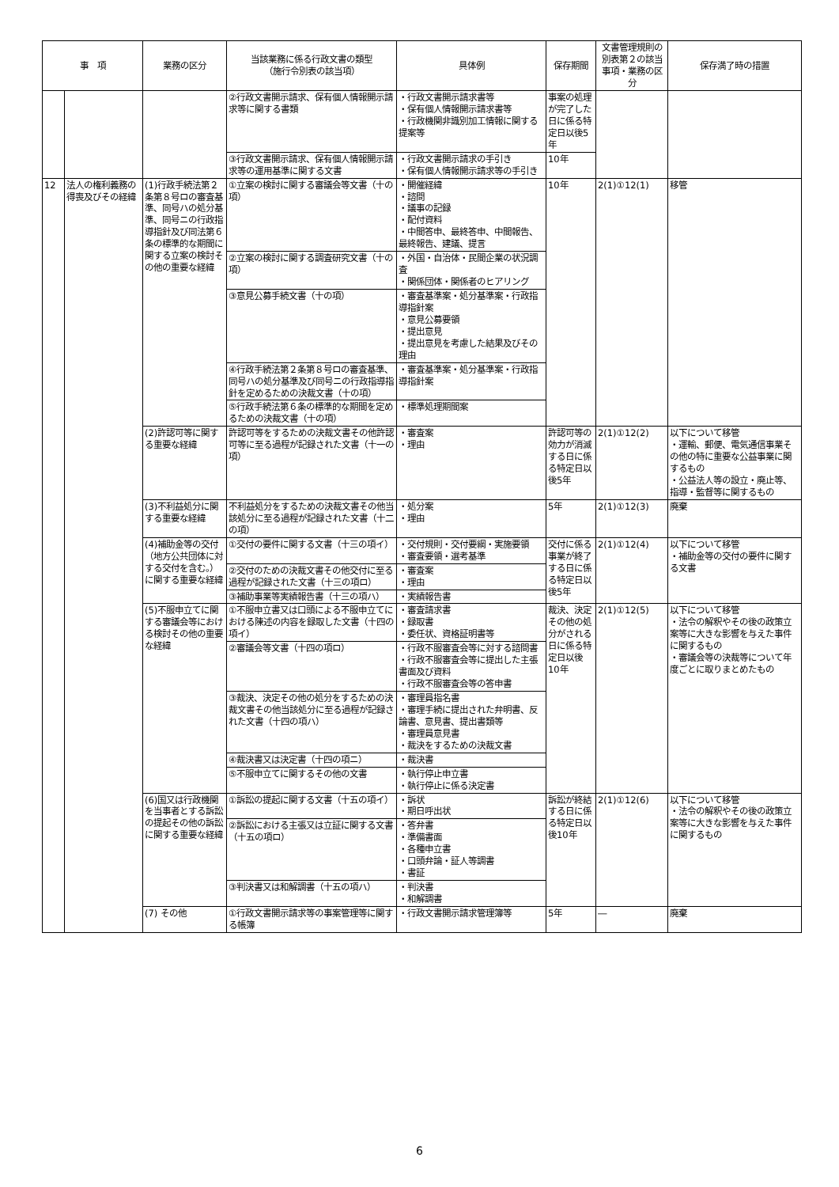| 事 項 | | 業務の区分 | 当該業務に係る行政文書の類型 （施行令別表の該当項） | 具体例 | 保存期間 | 文書管理規則の別表第２の該当事項・業務の区分 | 保存満了時の措置 |
| --- | --- | --- | --- | --- | --- | --- | --- |
| | | | ②行政文書開示請求、保有個人情報開示請求等に関する書類 | ・行政文書開示請求書等 ・保有個人情報開示請求書等 ・行政機関非識別加工情報に関する提案等 | 事案の処理が完了した日に係る特定日以後5年 | | |
| | | | ③行政文書開示請求、保有個人情報開示請求等の運用基準に関する文書 | ・行政文書開示請求の手引き ・保有個人情報開示請求等の手引き | 10年 | | |
| 12 | 法人の権利義務の得喪及びその経緯 | (1)行政手続法第２条第８号ロの審査基準、同号ハの処分基準、同号ニの行政指導指針及び同法第６条の標準的な期間に関する立案の検討その他の重要な経緯 | ①立案の検討に関する審議会等文書（十の項） | ・開催経緯 ・諮問 ・議事の記録 ・配付資料 ・中間答申、最終答申、中間報告、最終報告、建議、提言 | 10年 | 2(1)①12(1) | 移管 |
| | | | ②立案の検討に関する調査研究文書（十の項） | ・外国・自治体・民間企業の状況調査 ・関係団体・関係者のヒアリング | | | |
| | | | ③意見公募手続文書（十の項） | ・審査基準案・処分基準案・行政指導指針案 ・意見公募要領 ・提出意見 ・提出意見を考慮した結果及びその理由 | | | |
| | | | ④行政手続法第２条第８号ロの審査基準、同号ハの処分基準及び同号ニの行政指導指針を定めるための決裁文書（十の項） | ・審査基準案・処分基準案・行政指導指針案 | | | |
| | | | ⑤行政手続法第６条の標準的な期間を定めるための決裁文書（十の項） | ・標準処理期間案 | | | |
| | | (2)許認可等に関する重要な経緯 | 許認可等をするための決裁文書その他許認可等に至る過程が記録された文書（十一の項） | ・審査案 ・理由 | 許認可等の効力が消滅する日に係る特定日以後5年 | 2(1)①12(2) | 以下について移管 ・運輸、郵便、電気通信事業その他の特に重要な公益事業に関するもの ・公益法人等の設立・廃止等、指導・監督等に関するもの |
| | | (3)不利益処分に関する重要な経緯 | 不利益処分をするための決裁文書その他当該処分に至る過程が記録された文書（十二の項） | ・処分案 ・理由 | 5年 | 2(1)①12(3) | 廃棄 |
| | | (4)補助金等の交付（地方公共団体に対する交付を含む。）に関する重要な経緯 | ①交付の要件に関する文書（十三の項イ） | ・交付規則・交付要綱・実施要領 ・審査要領・選考基準 | 交付に係る事業が終了する日に係る特定日以後5年 | 2(1)①12(4) | 以下について移管 ・補助金等の交付の要件に関する文書 |
| | | | ②交付のための決裁文書その他交付に至る過程が記録された文書（十三の項ロ） | ・審査案 ・理由 | | | |
| | | | ③補助事業等実績報告書（十三の項ハ） | ・実績報告書 | | | |
| | | (5)不服申立てに関する審議会等における検討その他の重要な経緯 | ①不服申立書又は口頭による不服申立てにおける陳述の内容を録取した文書（十四の項イ） | ・審査請求書 ・録取書 ・委任状、資格証明書等 | 裁決、決定その他の処分がされる日に係る特定日以後10年 | 2(1)①12(5) | 以下について移管 ・法令の解釈やその後の政策立案等に大きな影響を与えた事件に関するもの ・審議会等の決裁等について年度ごとに取りまとめたもの |
| | | | ②審議会等文書（十四の項ロ） | ・行政不服審査会等に対する諮問書 ・行政不服審査会等に提出した主張書面及び資料 ・行政不服審査会等の答申書 | | | |
| | | | ③裁決、決定その他の処分をするための決裁文書その他当該処分に至る過程が記録された文書（十四の項ハ） | ・審理員指名書 ・審理手続に提出された弁明書、反論書、意見書、提出書類等 ・審理員意見書 ・裁決をするための決裁文書 | | | |
| | | | ④裁決書又は決定書（十四の項ニ） | ・裁決書 | | | |
| | | | ⑤不服申立てに関するその他の文書 | ・執行停止申立書 ・執行停止に係る決定書 | | | |
| | | (6)国又は行政機関を当事者とする訴訟の提起その他の訴訟に関する重要な経緯 | ①訴訟の提起に関する文書（十五の項イ） | ・訴状 ・期日呼出状 | 訴訟が終結する日に係る特定日以後10年 | 2(1)①12(6) | 以下について移管 ・法令の解釈やその後の政策立案等に大きな影響を与えた事件に関するもの |
| | | | ②訴訟における主張又は立証に関する文書（十五の項ロ） | ・答弁書 ・準備書面 ・各種申立書 ・口頭弁論・証人等調書 ・書証 | | | |
| | | | ③判決書又は和解調書（十五の項ハ） | ・判決書 ・和解調書 | | | |
| | | (7) その他 | ①行政文書開示請求等の事案管理等に関する帳簿 | ・行政文書開示請求管理簿等 | 5年 | ― | 廃棄 |
6